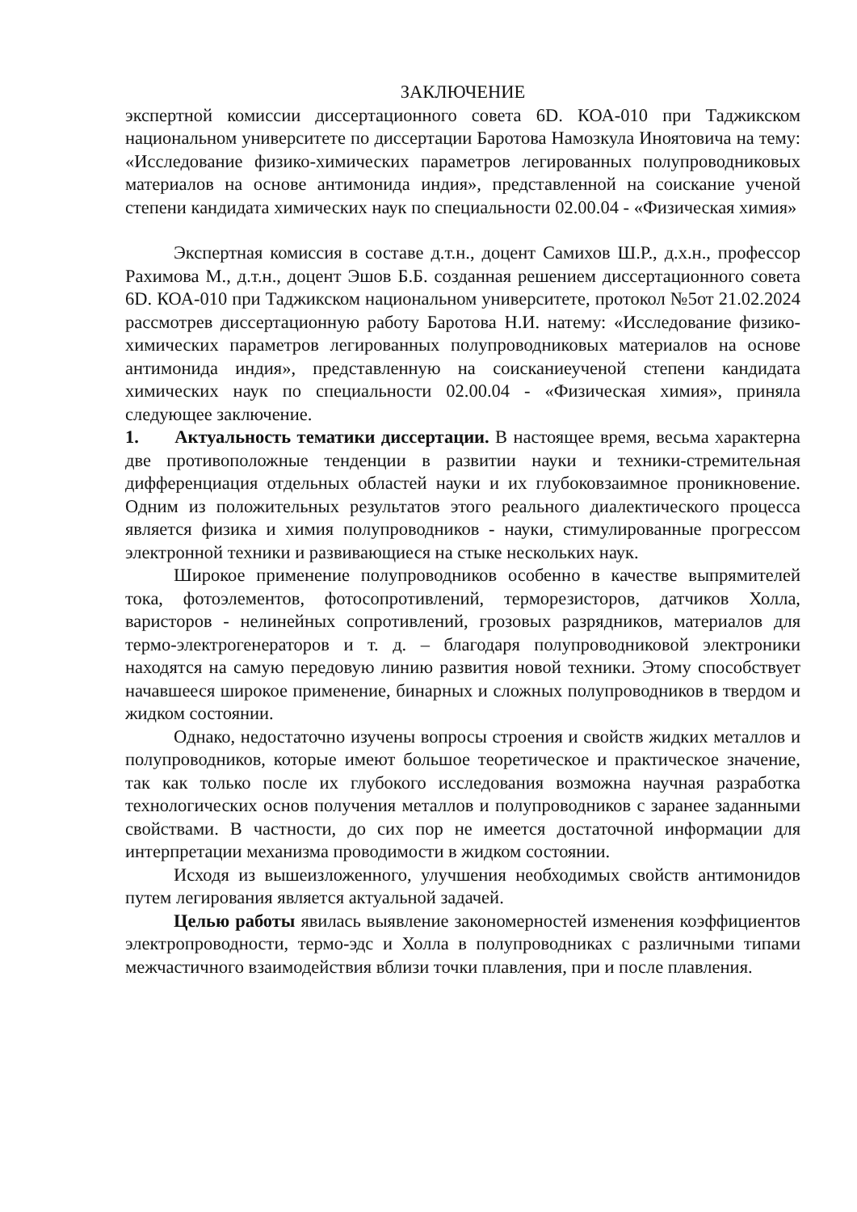ЗАКЛЮЧЕНИЕ
экспертной комиссии диссертационного совета 6D. КОА-010 при Таджикском национальном университете по диссертации Баротова Намозкула Иноятовича на тему: «Исследование физико-химических параметров легированных полупроводниковых материалов на основе антимонида индия», представленной на соискание ученой степени кандидата химических наук по специальности 02.00.04 - «Физическая химия»
Экспертная комиссия в составе д.т.н., доцент Самихов Ш.Р., д.х.н., профессор Рахимова М., д.т.н., доцент Эшов Б.Б. созданная решением диссертационного совета 6D. КОА-010 при Таджикском национальном университете, протокол №5от 21.02.2024 рассмотрев диссертационную работу Баротова Н.И. натему: «Исследование физико-химических параметров легированных полупроводниковых материалов на основе антимонида индия», представленную на соисканиеученой степени кандидата химических наук по специальности 02.00.04 - «Физическая химия», приняла следующее заключение.
1. Актуальность тематики диссертации. В настоящее время, весьма характерна две противоположные тенденции в развитии науки и техники-стремительная дифференциация отдельных областей науки и их глубоковзаимное проникновение. Одним из положительных результатов этого реального диалектического процесса является физика и химия полупроводников - науки, стимулированные прогрессом электронной техники и развивающиеся на стыке нескольких наук.
Широкое применение полупроводников особенно в качестве выпрямителей тока, фотоэлементов, фотосопротивлений, терморезисторов, датчиков Холла, варисторов - нелинейных сопротивлений, грозовых разрядников, материалов для термо-электрогенераторов и т. д. – благодаря полупроводниковой электроники находятся на самую передовую линию развития новой техники. Этому способствует начавшееся широкое применение, бинарных и сложных полупроводников в твердом и жидком состоянии.
Однако, недостаточно изучены вопросы строения и свойств жидких металлов и полупроводников, которые имеют большое теоретическое и практическое значение, так как только после их глубокого исследования возможна научная разработка технологических основ получения металлов и полупроводников с заранее заданными свойствами. В частности, до сих пор не имеется достаточной информации для интерпретации механизма проводимости в жидком состоянии.
Исходя из вышеизложенного, улучшения необходимых свойств антимонидов путем легирования является актуальной задачей.
Целью работы явилась выявление закономерностей изменения коэффициентов электропроводности, термо-эдс и Холла в полупроводниках с различными типами межчастичного взаимодействия вблизи точки плавления, при и после плавления.